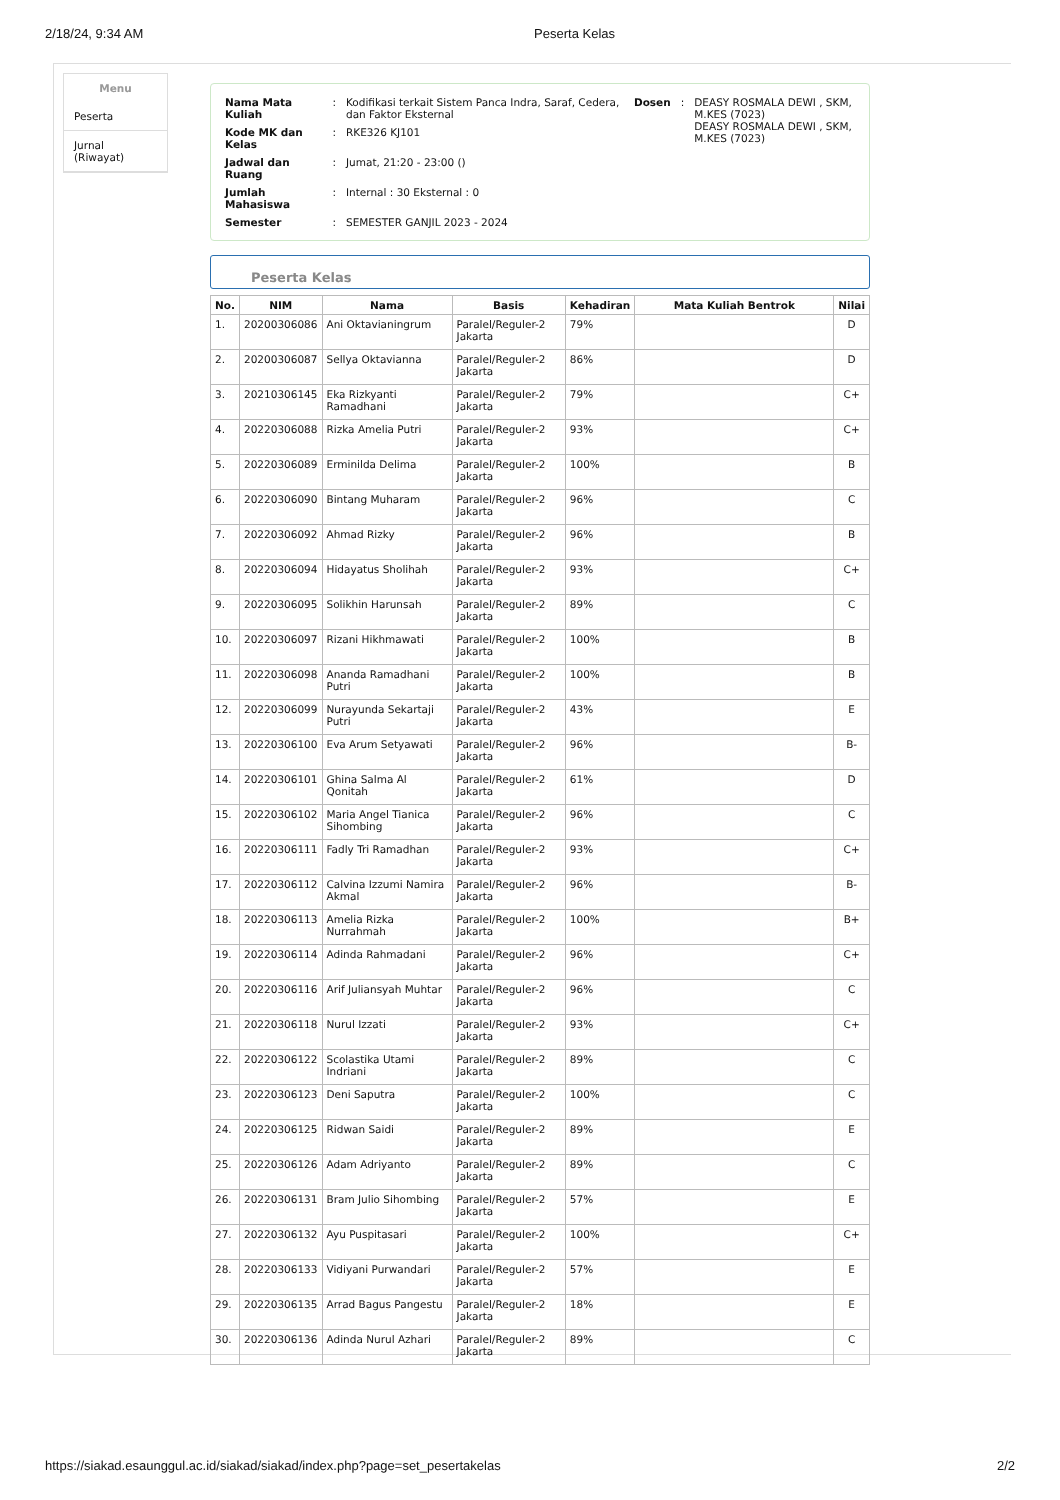2/18/24, 9:34 AM Peserta Kelas
Menu
Peserta
Jurnal (Riwayat)
| Nama Mata Kuliah | : | Kodifikasi terkait Sistem Panca Indra, Saraf, Cedera, dan Faktor Eksternal |
| Kode MK dan Kelas | : | RKE326 KJ101 |
| Jadwal dan Ruang | : | Jumat, 21:20 - 23:00 () |
| Jumlah Mahasiswa | : | Internal : 30 Eksternal : 0 |
| Semester | : | SEMESTER GANJIL 2023 - 2024 |
| Dosen | : | DEASY ROSMALA DEWI , SKM, M.KES (7023) DEASY ROSMALA DEWI , SKM, M.KES (7023) |
Peserta Kelas
| No. | NIM | Nama | Basis | Kehadiran | Mata Kuliah Bentrok | Nilai |
| --- | --- | --- | --- | --- | --- | --- |
| 1. | 20200306086 | Ani Oktavianingrum | Paralel/Reguler-2 Jakarta | 79% | | D |
| 2. | 20200306087 | Sellya Oktavianna | Paralel/Reguler-2 Jakarta | 86% | | D |
| 3. | 20210306145 | Eka Rizkyanti Ramadhani | Paralel/Reguler-2 Jakarta | 79% | | C+ |
| 4. | 20220306088 | Rizka Amelia Putri | Paralel/Reguler-2 Jakarta | 93% | | C+ |
| 5. | 20220306089 | Erminilda Delima | Paralel/Reguler-2 Jakarta | 100% | | B |
| 6. | 20220306090 | Bintang Muharam | Paralel/Reguler-2 Jakarta | 96% | | C |
| 7. | 20220306092 | Ahmad Rizky | Paralel/Reguler-2 Jakarta | 96% | | B |
| 8. | 20220306094 | Hidayatus Sholihah | Paralel/Reguler-2 Jakarta | 93% | | C+ |
| 9. | 20220306095 | Solikhin Harunsah | Paralel/Reguler-2 Jakarta | 89% | | C |
| 10. | 20220306097 | Rizani Hikhmawati | Paralel/Reguler-2 Jakarta | 100% | | B |
| 11. | 20220306098 | Ananda Ramadhani Putri | Paralel/Reguler-2 Jakarta | 100% | | B |
| 12. | 20220306099 | Nurayunda Sekartaji Putri | Paralel/Reguler-2 Jakarta | 43% | | E |
| 13. | 20220306100 | Eva Arum Setyawati | Paralel/Reguler-2 Jakarta | 96% | | B- |
| 14. | 20220306101 | Ghina Salma Al Qonitah | Paralel/Reguler-2 Jakarta | 61% | | D |
| 15. | 20220306102 | Maria Angel Tianica Sihombing | Paralel/Reguler-2 Jakarta | 96% | | C |
| 16. | 20220306111 | Fadly Tri Ramadhan | Paralel/Reguler-2 Jakarta | 93% | | C+ |
| 17. | 20220306112 | Calvina Izzumi Namira Akmal | Paralel/Reguler-2 Jakarta | 96% | | B- |
| 18. | 20220306113 | Amelia Rizka Nurrahmah | Paralel/Reguler-2 Jakarta | 100% | | B+ |
| 19. | 20220306114 | Adinda Rahmadani | Paralel/Reguler-2 Jakarta | 96% | | C+ |
| 20. | 20220306116 | Arif Juliansyah Muhtar | Paralel/Reguler-2 Jakarta | 96% | | C |
| 21. | 20220306118 | Nurul Izzati | Paralel/Reguler-2 Jakarta | 93% | | C+ |
| 22. | 20220306122 | Scolastika Utami Indriani | Paralel/Reguler-2 Jakarta | 89% | | C |
| 23. | 20220306123 | Deni Saputra | Paralel/Reguler-2 Jakarta | 100% | | C |
| 24. | 20220306125 | Ridwan Saidi | Paralel/Reguler-2 Jakarta | 89% | | E |
| 25. | 20220306126 | Adam Adriyanto | Paralel/Reguler-2 Jakarta | 89% | | C |
| 26. | 20220306131 | Bram Julio Sihombing | Paralel/Reguler-2 Jakarta | 57% | | E |
| 27. | 20220306132 | Ayu Puspitasari | Paralel/Reguler-2 Jakarta | 100% | | C+ |
| 28. | 20220306133 | Vidiyani Purwandari | Paralel/Reguler-2 Jakarta | 57% | | E |
| 29. | 20220306135 | Arrad Bagus Pangestu | Paralel/Reguler-2 Jakarta | 18% | | E |
| 30. | 20220306136 | Adinda Nurul Azhari | Paralel/Reguler-2 Jakarta | 89% | | C |
https://siakad.esaunggul.ac.id/siakad/siakad/index.php?page=set_pesertakelas 2/2